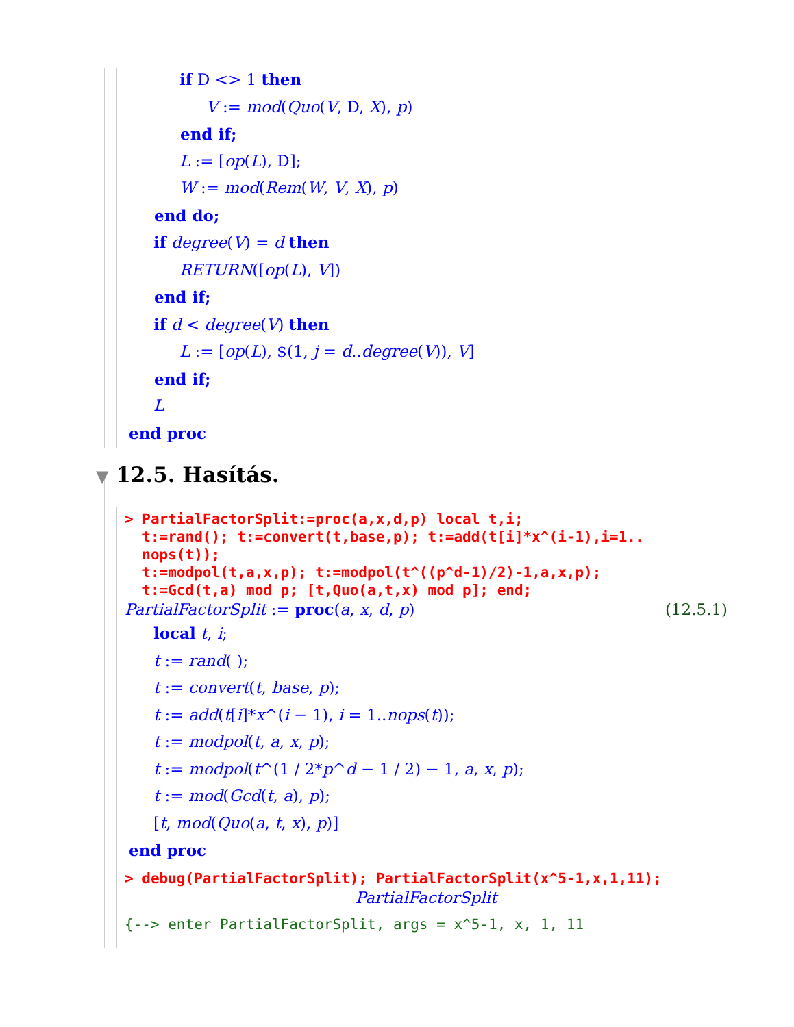if D <> 1 then
V := mod(Quo(V, D, X), p)
end if;
L := [op(L), D];
W := mod(Rem(W, V, X), p)
end do;
if degree(V) = d then
RETURN([op(L), V])
end if;
if d < degree(V) then
L := [op(L), $(1, j = d..degree(V)), V]
end if;
L
end proc
▼ 12.5. Hasítás.
> PartialFactorSplit:=proc(a,x,d,p) local t,i;
t:=rand(); t:=convert(t,base,p); t:=add(t[i]*x^(i-1),i=1..
nops(t));
t:=modpol(t,a,x,p); t:=modpol(t^((p^d-1)/2)-1,a,x,p);
t:=Gcd(t,a) mod p; [t,Quo(a,t,x) mod p]; end;
PartialFactorSplit := proc(a, x, d, p) (12.5.1)
local t, i;
t := rand( );
t := convert(t, base, p);
t := add(t[i]*x^(i − 1), i = 1..nops(t));
t := modpol(t, a, x, p);
t := modpol(t^(1 / 2*p^d − 1 / 2) − 1, a, x, p);
t := mod(Gcd(t, a), p);
[t, mod(Quo(a, t, x), p)]
end proc
> debug(PartialFactorSplit); PartialFactorSplit(x^5-1,x,1,11);
PartialFactorSplit
{--> enter PartialFactorSplit, args = x^5-1, x, 1, 11